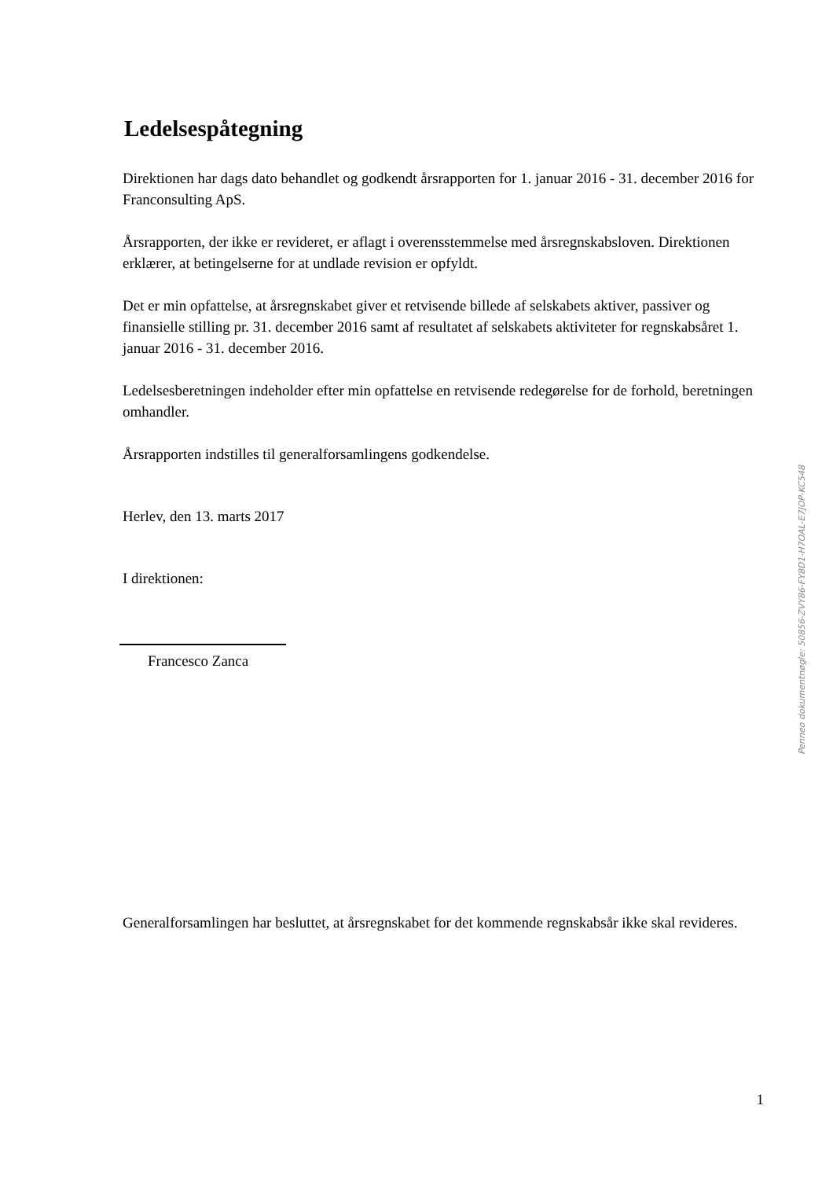Ledelsespåtegning
Direktionen har dags dato behandlet og godkendt årsrapporten for 1. januar 2016 - 31. december 2016 for Franconsulting ApS.
Årsrapporten, der ikke er revideret, er aflagt i overensstemmelse med årsregnskabsloven. Direktionen erklærer, at betingelserne for at undlade revision er opfyldt.
Det er min opfattelse, at årsregnskabet giver et retvisende billede af selskabets aktiver, passiver og finansielle stilling pr. 31. december 2016 samt af resultatet af selskabets aktiviteter for regnskabsåret 1. januar 2016 - 31. december 2016.
Ledelsesberetningen indeholder efter min opfattelse en retvisende redegørelse for de forhold, beretningen omhandler.
Årsrapporten indstilles til generalforsamlingens godkendelse.
Herlev, den 13. marts 2017
I direktionen:
Francesco Zanca
Generalforsamlingen har besluttet, at årsregnskabet for det kommende regnskabsår ikke skal revideres.
Penneo dokumentnøgle: 50856-ZVY86-FY8D1-H7OAL-E7JOP-KC548
1